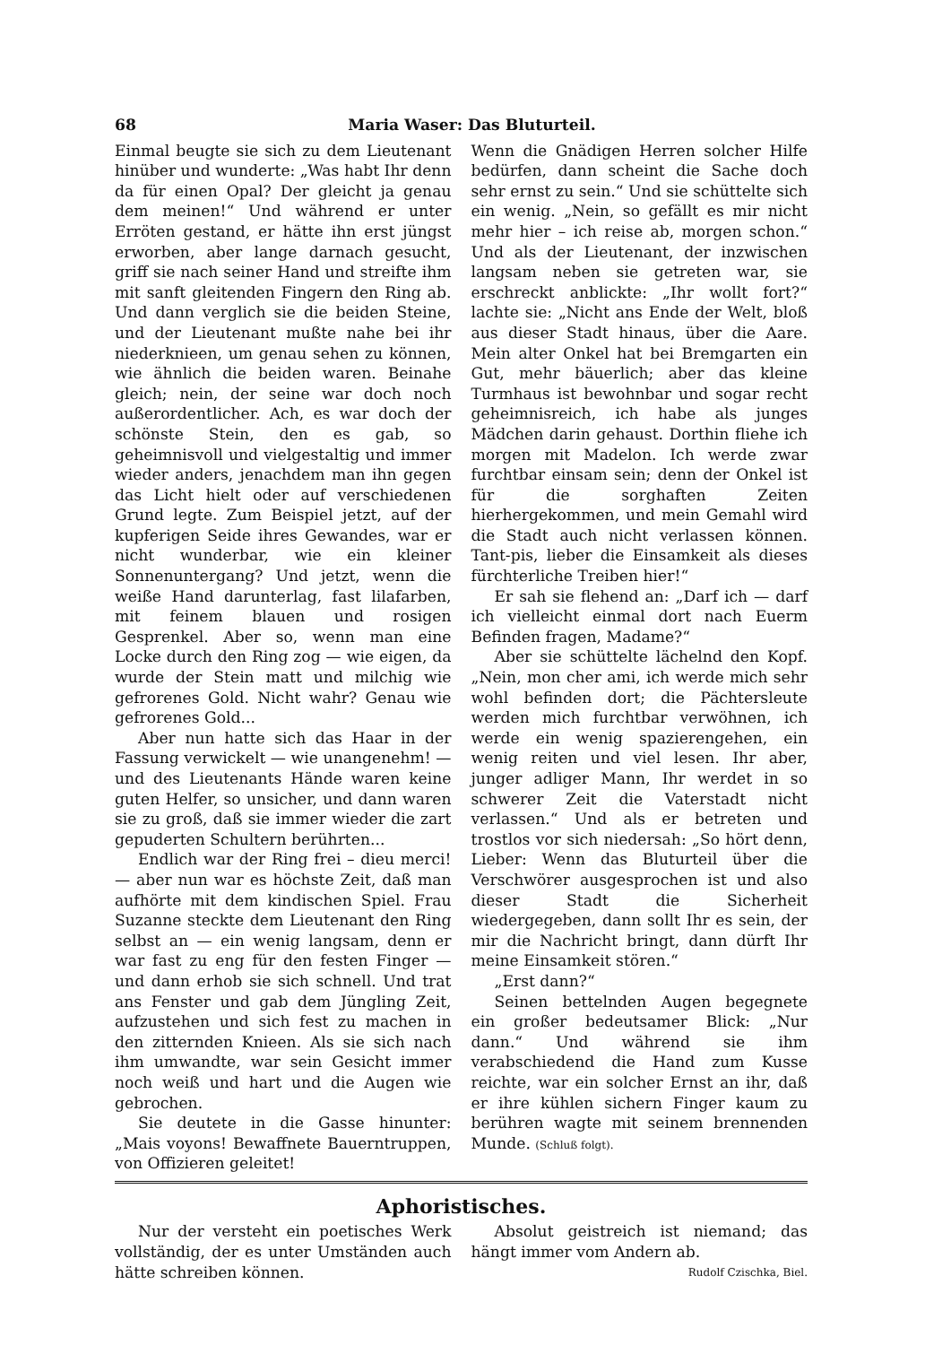68 Maria Waser: Das Bluturteil.
Einmal beugte sie sich zu dem Lieutenant hinüber und wunderte: „Was habt Ihr denn da für einen Opal? Der gleicht ja genau dem meinen!“ Und während er unter Erröten gestand, er hätte ihn erst jüngst erworben, aber lange darnach gesucht, griff sie nach seiner Hand und streifte ihm mit sanft gleitenden Fingern den Ring ab. Und dann verglich sie die beiden Steine, und der Lieutenant mußte nahe bei ihr niederknieen, um genau sehen zu können, wie ähnlich die beiden waren. Beinahe gleich; nein, der seine war doch noch außerordentlicher. Ach, es war doch der schönste Stein, den es gab, so geheimnisvoll und vielgestaltig und immer wieder anders, jenachdem man ihn gegen das Licht hielt oder auf verschiedenen Grund legte. Zum Beispiel jetzt, auf der kupferigen Seide ihres Gewandes, war er nicht wunderbar, wie ein kleiner Sonnenuntergang? Und jetzt, wenn die weiße Hand darunterlag, fast lilafarben, mit feinem blauen und rosigen Gesprenkel. Aber so, wenn man eine Locke durch den Ring zog — wie eigen, da wurde der Stein matt und milchig wie gefrorenes Gold. Nicht wahr? Genau wie gefrorenes Gold...
Aber nun hatte sich das Haar in der Fassung verwickelt — wie unangenehm! — und des Lieutenants Hände waren keine guten Helfer, so unsicher, und dann waren sie zu groß, daß sie immer wieder die zart gepuderten Schultern berührten...
Endlich war der Ring frei – dieu merci! — aber nun war es höchste Zeit, daß man aufhörte mit dem kindischen Spiel. Frau Suzanne steckte dem Lieutenant den Ring selbst an — ein wenig langsam, denn er war fast zu eng für den festen Finger — und dann erhob sie sich schnell. Und trat ans Fenster und gab dem Jüngling Zeit, aufzustehen und sich fest zu machen in den zitternden Knieen. Als sie sich nach ihm umwandte, war sein Gesicht immer noch weiß und hart und die Augen wie gebrochen.
Sie deutete in die Gasse hinunter: „Mais voyons! Bewaffnete Bauerntruppen, von Offizieren geleitet!
Wenn die Gnädigen Herren solcher Hilfe bedürfen, dann scheint die Sache doch sehr ernst zu sein.“ Und sie schüttelte sich ein wenig. „Nein, so gefällt es mir nicht mehr hier – ich reise ab, morgen schon.“ Und als der Lieutenant, der inzwischen langsam neben sie getreten war, sie erschreckt anblickte: „Ihr wollt fort?“ lachte sie: „Nicht ans Ende der Welt, bloß aus dieser Stadt hinaus, über die Aare. Mein alter Onkel hat bei Bremgarten ein Gut, mehr bäuerlich; aber das kleine Turmhaus ist bewohnbar und sogar recht geheimnisreich, ich habe als junges Mädchen darin gehaust. Dorthin fliehe ich morgen mit Madelon. Ich werde zwar furchtbar einsam sein; denn der Onkel ist für die sorghaften Zeiten hierhergekommen, und mein Gemahl wird die Stadt auch nicht verlassen können. Tant-pis, lieber die Einsamkeit als dieses fürchterliche Treiben hier!“
Er sah sie flehend an: „Darf ich — darf ich vielleicht einmal dort nach Euerm Befinden fragen, Madame?“
Aber sie schüttelte lächelnd den Kopf. „Nein, mon cher ami, ich werde mich sehr wohl befinden dort; die Pächtersleute werden mich furchtbar verwöhnen, ich werde ein wenig spazierengehen, ein wenig reiten und viel lesen. Ihr aber, junger adliger Mann, Ihr werdet in so schwerer Zeit die Vaterstadt nicht verlassen.“ Und als er betreten und trostlos vor sich niedersah: „So hört denn, Lieber: Wenn das Bluturteil über die Verschwörer ausgesprochen ist und also dieser Stadt die Sicherheit wiedergegeben, dann sollt Ihr es sein, der mir die Nachricht bringt, dann dürft Ihr meine Einsamkeit stören.“
„Erst dann?“
Seinen bettelnden Augen begegnete ein großer bedeutsamer Blick: „Nur dann.“ Und während sie ihm verabschiedend die Hand zum Kusse reichte, war ein solcher Ernst an ihr, daß er ihre kühlen sichern Finger kaum zu berühren wagte mit seinem brennenden Munde. (Schluß folgt).
Aphoristisches.
Nur der versteht ein poetisches Werk vollständig, der es unter Umständen auch hätte schreiben können.
Absolut geistreich ist niemand; das hängt immer vom Andern ab.
Rudolf Czischka, Biel.